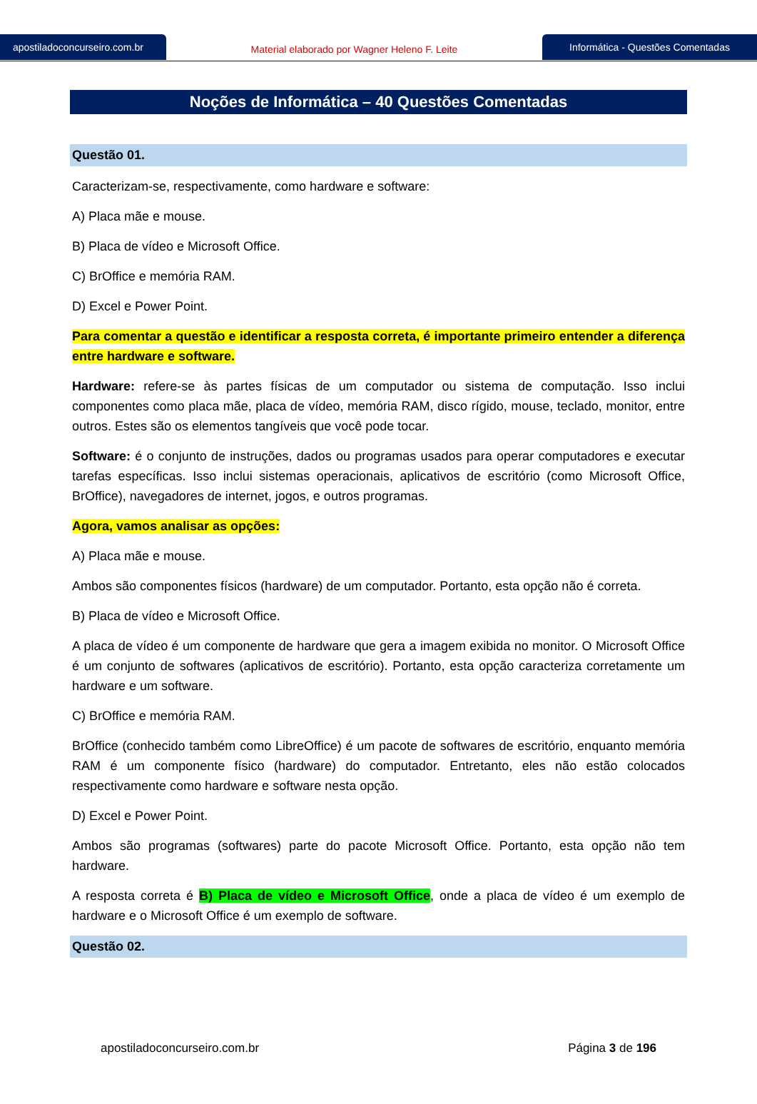apostiladoconcurseiro.com.br
Material elaborado por Wagner Heleno F. Leite
Informática - Questões Comentadas
Noções de Informática – 40 Questões Comentadas
Questão 01.
Caracterizam-se, respectivamente, como hardware e software:
A) Placa mãe e mouse.
B) Placa de vídeo e Microsoft Office.
C) BrOffice e memória RAM.
D) Excel e Power Point.
Para comentar a questão e identificar a resposta correta, é importante primeiro entender a diferença entre hardware e software.
Hardware: refere-se às partes físicas de um computador ou sistema de computação. Isso inclui componentes como placa mãe, placa de vídeo, memória RAM, disco rígido, mouse, teclado, monitor, entre outros. Estes são os elementos tangíveis que você pode tocar.
Software: é o conjunto de instruções, dados ou programas usados para operar computadores e executar tarefas específicas. Isso inclui sistemas operacionais, aplicativos de escritório (como Microsoft Office, BrOffice), navegadores de internet, jogos, e outros programas.
Agora, vamos analisar as opções:
A) Placa mãe e mouse.
Ambos são componentes físicos (hardware) de um computador. Portanto, esta opção não é correta.
B) Placa de vídeo e Microsoft Office.
A placa de vídeo é um componente de hardware que gera a imagem exibida no monitor. O Microsoft Office é um conjunto de softwares (aplicativos de escritório). Portanto, esta opção caracteriza corretamente um hardware e um software.
C) BrOffice e memória RAM.
BrOffice (conhecido também como LibreOffice) é um pacote de softwares de escritório, enquanto memória RAM é um componente físico (hardware) do computador. Entretanto, eles não estão colocados respectivamente como hardware e software nesta opção.
D) Excel e Power Point.
Ambos são programas (softwares) parte do pacote Microsoft Office. Portanto, esta opção não tem hardware.
A resposta correta é B) Placa de vídeo e Microsoft Office, onde a placa de vídeo é um exemplo de hardware e o Microsoft Office é um exemplo de software.
Questão 02.
apostiladoconcurseiro.com.br Página 3 de 196